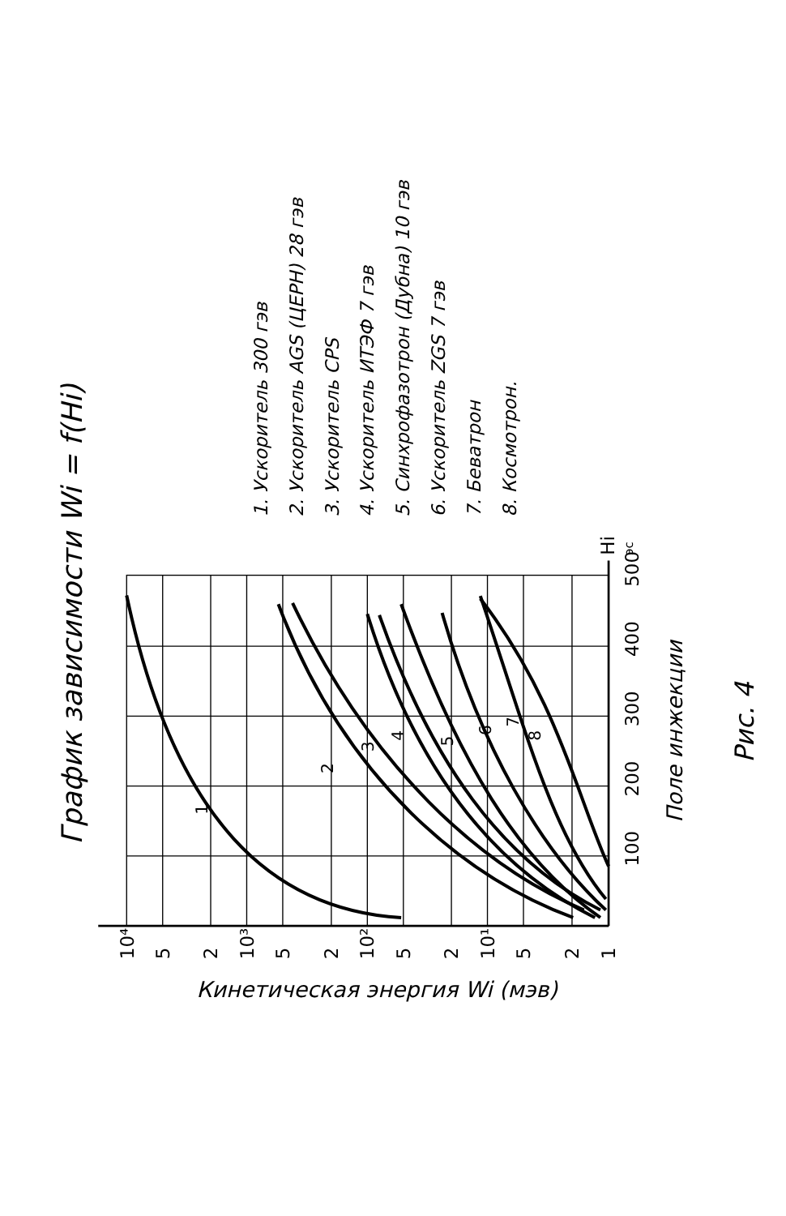График зависимости Wi = f(Hi)
1. Ускоритель 300 гэв
2. Ускоритель AGS (ЦЕРН) 28 гэв
3. Ускоритель CPS
4. Ускоритель ИТЭФ 7 гэв
5. Синхрофазотрон (Дубна) 10 гэв
6. Ускоритель ZGS 7 гэв
7. Беватрон
8. Космотрон.
10⁴
5
2
10³
5
2
10²
5
2
10¹
5
2
1
100
200
300
400
500
Hi
эс
1
2
3
4
5
6
7
8
Поле инжекции
Рис. 4
Кинетическая энергия Wi (мэв)